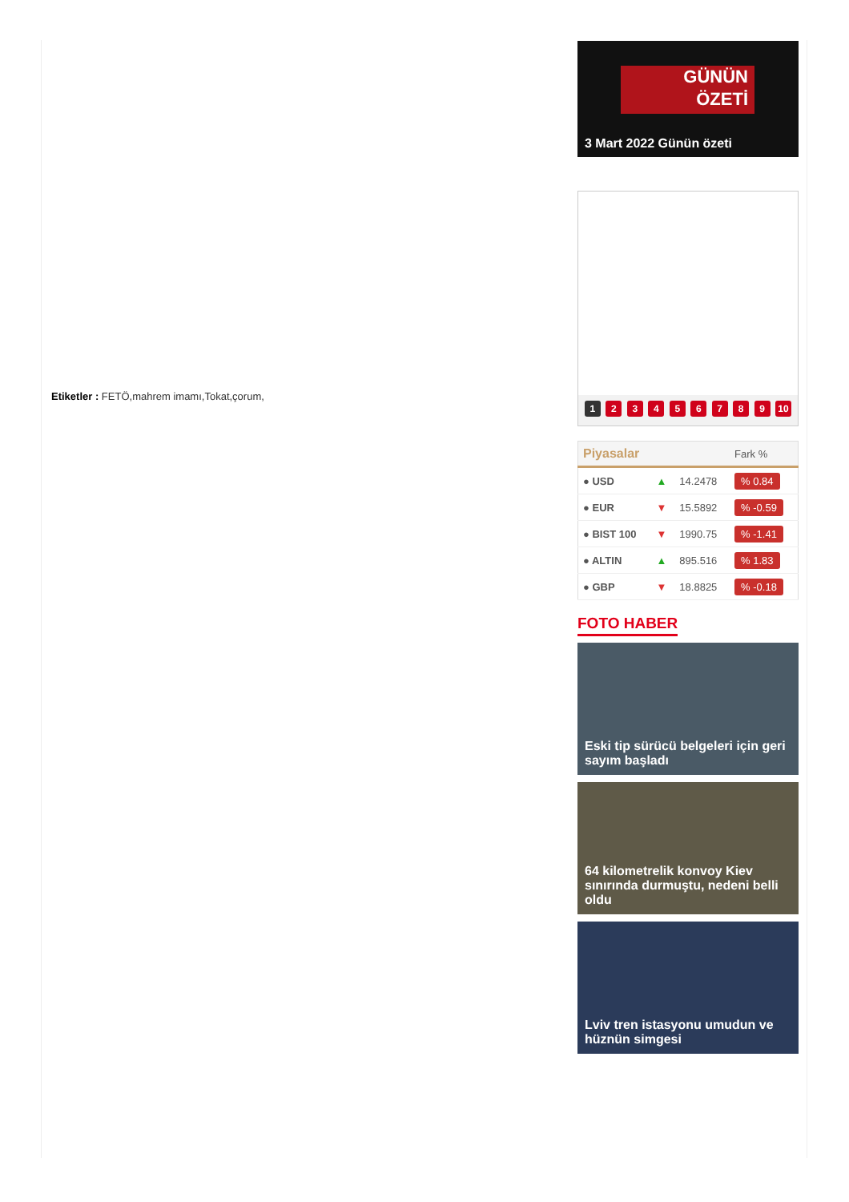Etiketler : FETÖ,mahrem imamı,Tokat,çorum,
GÜNÜN
ÖZETİ
3 Mart 2022 Günün özeti
1 2 3 4 5 6 7 8 9 10
| Piyasalar | | | Fark % |
| --- | --- | --- | --- |
| ● USD | ▲ | 14.2478 | % 0.84 |
| ● EUR | ▼ | 15.5892 | % -0.59 |
| ● BIST 100 | ▼ | 1990.75 | % -1.41 |
| ● ALTIN | ▲ | 895.516 | % 1.83 |
| ● GBP | ▼ | 18.8825 | % -0.18 |
FOTO HABER
Eski tip sürücü belgeleri için geri sayım başladı
64 kilometrelik konvoy Kiev sınırında durmuştu, nedeni belli oldu
Lviv tren istasyonu umudun ve hüznün simgesi